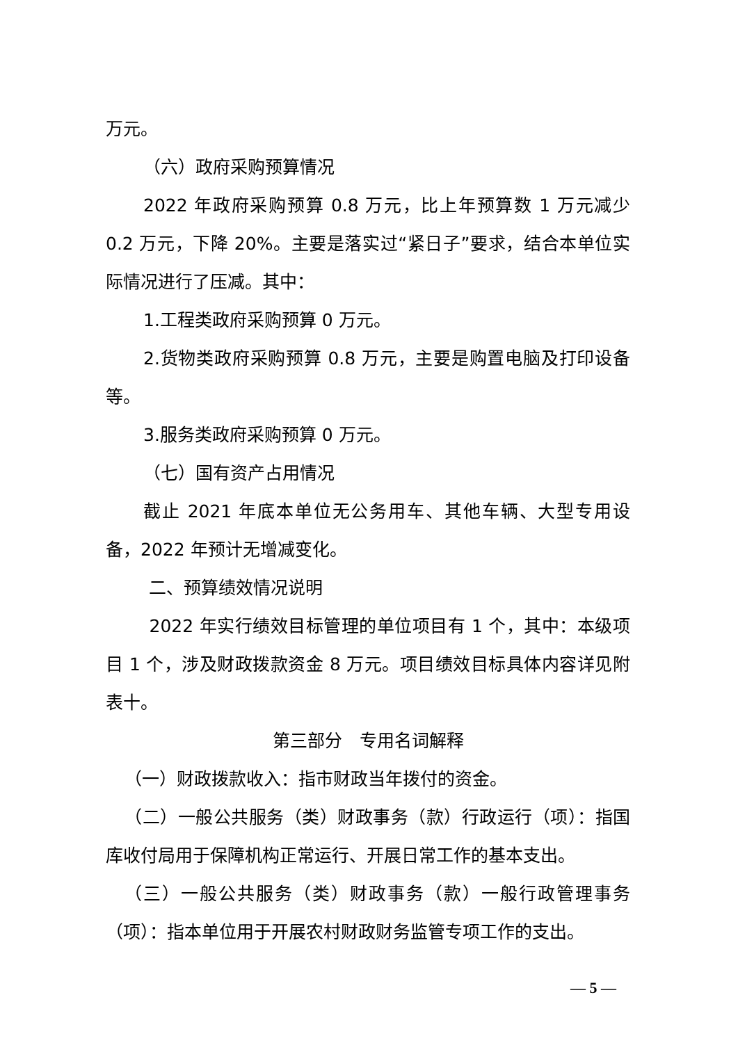万元。
（六）政府采购预算情况
2022 年政府采购预算 0.8 万元，比上年预算数 1 万元减少 0.2 万元，下降 20%。主要是落实过“紧日子”要求，结合本单位实际情况进行了压减。其中：
1.工程类政府采购预算 0 万元。
2.货物类政府采购预算 0.8 万元，主要是购置电脑及打印设备等。
3.服务类政府采购预算 0 万元。
（七）国有资产占用情况
截止 2021 年底本单位无公务用车、其他车辆、大型专用设备，2022 年预计无增减变化。
二、预算绩效情况说明
2022 年实行绩效目标管理的单位项目有 1 个，其中：本级项目 1 个，涉及财政拨款资金 8 万元。项目绩效目标具体内容详见附表十。
第三部分　专用名词解释
（一）财政拨款收入：指市财政当年拨付的资金。
（二）一般公共服务（类）财政事务（款）行政运行（项）：指国库收付局用于保障机构正常运行、开展日常工作的基本支出。
（三）一般公共服务（类）财政事务（款）一般行政管理事务（项）：指本单位用于开展农村财政财务监管专项工作的支出。
— 5 —